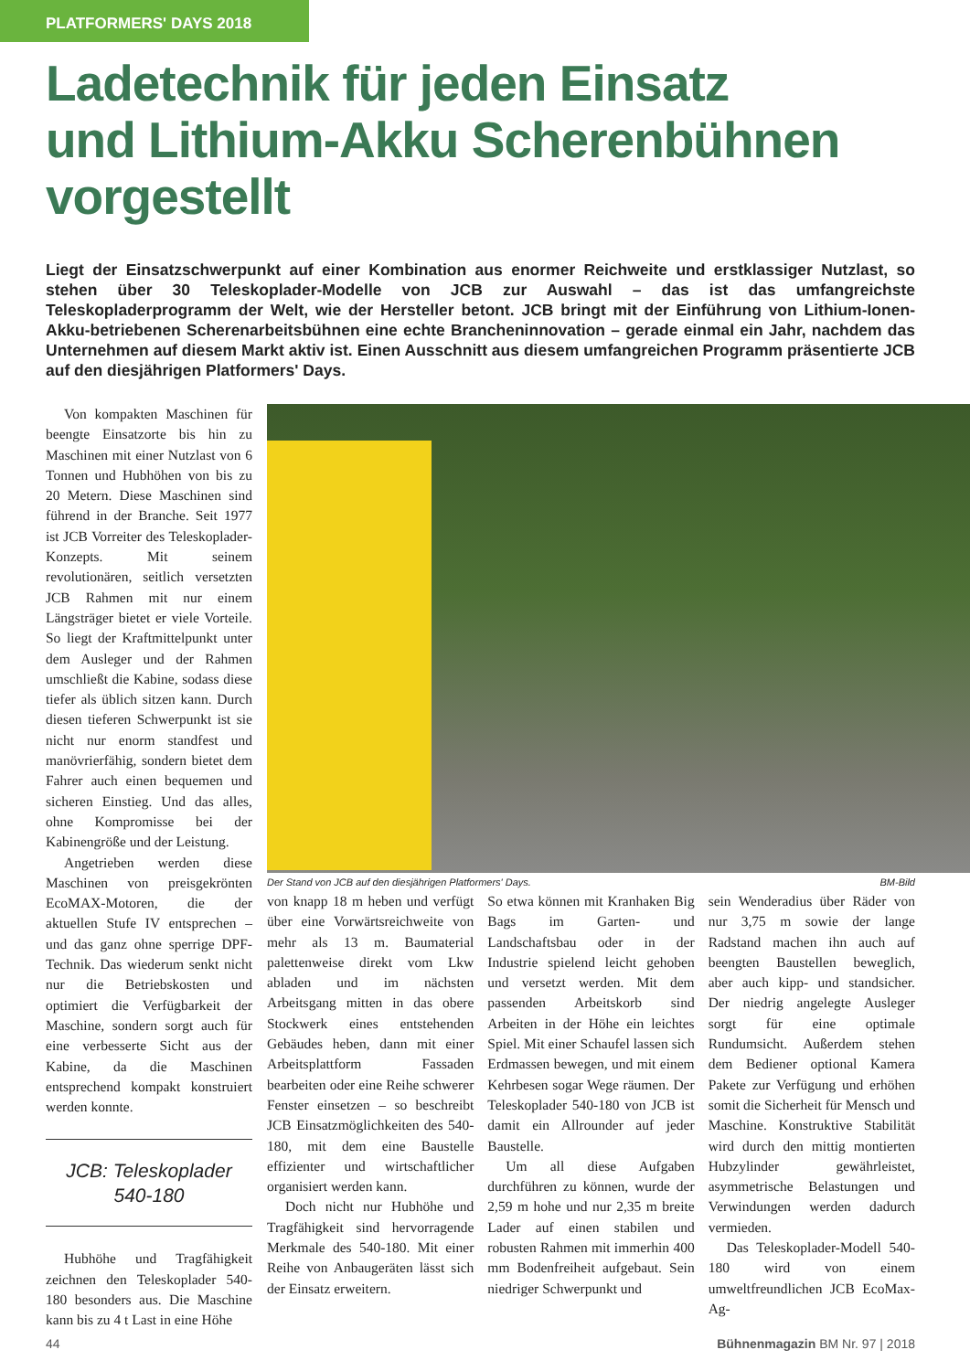PLATFORMERS' DAYS 2018
Ladetechnik für jeden Einsatz
und Lithium-Akku Scherenbühnen
vorgestellt
Liegt der Einsatzschwerpunkt auf einer Kombination aus enormer Reichweite und erstklassiger Nutzlast, so stehen über 30 Teleskoplader-Modelle von JCB zur Auswahl – das ist das umfangreichste Teleskopladerprogramm der Welt, wie der Hersteller betont. JCB bringt mit der Einführung von Lithium-Ionen-Akku-betriebenen Scheren­arbeitsbühnen eine echte Brancheninnovation – gerade einmal ein Jahr, nachdem das Unternehmen auf diesem Markt aktiv ist. Einen Ausschnitt aus diesem umfangreichen Programm präsentierte JCB auf den diesjährigen Plat­formers' Days.
Von kompakten Maschinen für beengte Einsatzorte bis hin zu Maschinen mit einer Nutzlast von 6 Tonnen und Hubhöhen von bis zu 20 Metern. Diese Maschinen sind führend in der Branche. Seit 1977 ist JCB Vorreiter des Teleskoplader-Konzepts. Mit seinem revolutionären, seitlich versetzten JCB Rahmen mit nur einem Längsträger bietet er viele Vorteile. So liegt der Kraftmittelpunkt unter dem Ausleger und der Rahmen umschließt die Kabine, sodass diese tiefer als üblich sitzen kann. Durch diesen tieferen Schwerpunkt ist sie nicht nur enorm standfest und manövrierfähig, sondern bietet dem Fahrer auch einen bequemen und sicheren Einstieg. Und das alles, ohne Kompromisse bei der Kabinengröße und der Leistung.
Angetrieben werden diese Maschinen von preisgekrönten EcoMAX-Motoren, die der aktuellen Stufe IV entsprechen – und das ganz ohne sperrige DPF-Technik. Das wiederum senkt nicht nur die Betriebskosten und optimiert die Verfügbarkeit der Maschine, sondern sorgt auch für eine verbesserte Sicht aus der Kabine, da die Maschinen entsprechend kompakt konstruiert werden konnte.
JCB: Teleskoplader
540-180
Hubhöhe und Tragfähigkeit zeichnen den Teleskoplader 540-180 besonders aus. Die Maschine kann bis zu 4 t Last in eine Höhe
Der Stand von JCB auf den diesjährigen Platformers' Days. BM-Bild
von knapp 18 m heben und verfügt über eine Vorwärtsreichweite von mehr als 13 m. Baumaterial palettenweise direkt vom Lkw abladen und im nächsten Arbeitsgang mitten in das obere Stockwerk eines entstehenden Gebäudes heben, dann mit einer Arbeitsplattform Fassaden bearbeiten oder eine Reihe schwerer Fenster einsetzen – so beschreibt JCB Einsatzmöglichkeiten des 540-180, mit dem eine Baustelle effizienter und wirtschaftlicher organisiert werden kann.
Doch nicht nur Hubhöhe und Tragfähigkeit sind hervorragende Merkmale des 540-180. Mit einer Reihe von Anbaugeräten lässt sich der Einsatz erweitern.
So etwa können mit Kranhaken Big Bags im Garten- und Landschaftsbau oder in der Industrie spielend leicht gehoben und versetzt werden. Mit dem passenden Arbeitskorb sind Arbeiten in der Höhe ein leichtes Spiel. Mit einer Schaufel lassen sich Erdmassen bewegen, und mit einem Kehrbesen sogar Wege räumen. Der Teleskoplader 540-180 von JCB ist damit ein Allrounder auf jeder Baustelle.
Um all diese Aufgaben durchführen zu können, wurde der 2,59 m hohe und nur 2,35 m breite Lader auf einen stabilen und robusten Rahmen mit immerhin 400 mm Bodenfreiheit aufgebaut. Sein niedriger Schwerpunkt und
sein Wenderadius über Räder von nur 3,75 m sowie der lange Radstand machen ihn auch auf beengten Baustellen beweglich, aber auch kipp- und standsicher. Der niedrig angelegte Ausleger sorgt für eine optimale Rundumsicht. Außerdem stehen dem Bediener optional Kamera Pakete zur Verfügung und erhöhen somit die Sicherheit für Mensch und Maschine. Konstruktive Stabilität wird durch den mittig montierten Hubzylinder gewährleistet, asymmetrische Belastungen und Verwindungen werden dadurch vermieden.
Das Teleskoplader-Modell 540-180 wird von einem umweltfreundlichen JCB EcoMax-Ag-
44 Bühnenmagazin BM Nr. 97 | 2018